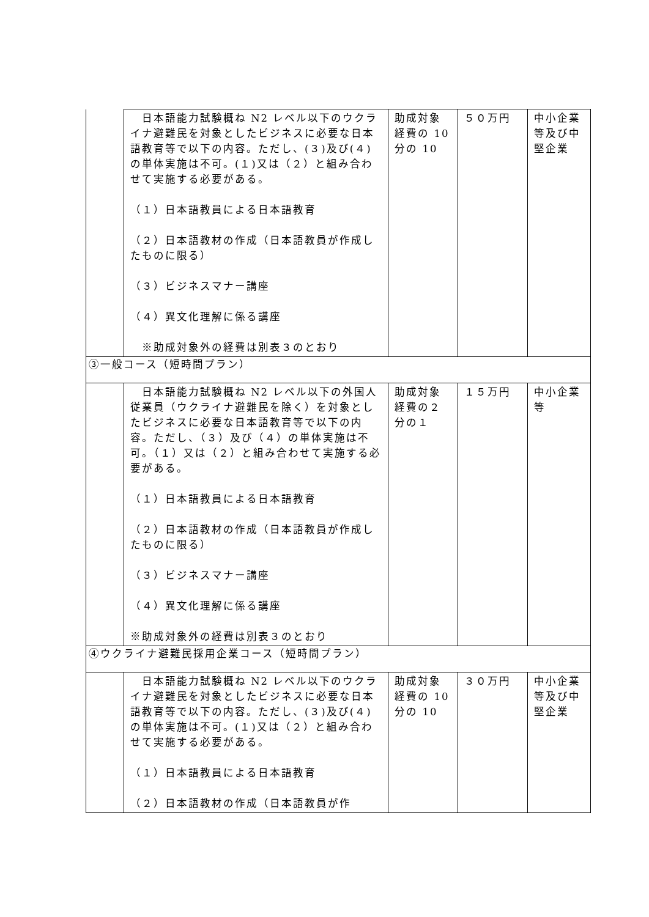| | 日本語能力試験概ね N2 レベル以下のウクライナ避難民を対象としたビジネスに必要な日本語教育等で以下の内容。ただし、(３)及び(４)の単体実施は不可。(１)又は（２）と組み合わせて実施する必要がある。 （１）日本語教員による日本語教育 （２）日本語教材の作成（日本語教員が作成したものに限る） （３）ビジネスマナー講座 （４）異文化理解に係る講座 ※助成対象外の経費は別表３のとおり | 助成対象経費の 10 分の 10 | ５０万円 | 中小企業等及び中堅企業 |
| ③一般コース（短時間プラン） | | | | |
| | 日本語能力試験概ね N2 レベル以下の外国人従業員（ウクライナ避難民を除く）を対象としたビジネスに必要な日本語教育等で以下の内容。ただし、（３）及び（４）の単体実施は不可。（１）又は（２）と組み合わせて実施する必要がある。 （１）日本語教員による日本語教育 （２）日本語教材の作成（日本語教員が作成したものに限る） （３）ビジネスマナー講座 （４）異文化理解に係る講座 ※助成対象外の経費は別表３のとおり | 助成対象経費の２分の１ | １５万円 | 中小企業等 |
| ④ウクライナ避難民採用企業コース（短時間プラン） | | | | |
| | 日本語能力試験概ね N2 レベル以下のウクライナ避難民を対象としたビジネスに必要な日本語教育等で以下の内容。ただし、(３)及び(４)の単体実施は不可。(１)又は（２）と組み合わせて実施する必要がある。 （１）日本語教員による日本語教育 （２）日本語教材の作成（日本語教員が作 | 助成対象経費の 10 分の 10 | ３０万円 | 中小企業等及び中堅企業 |